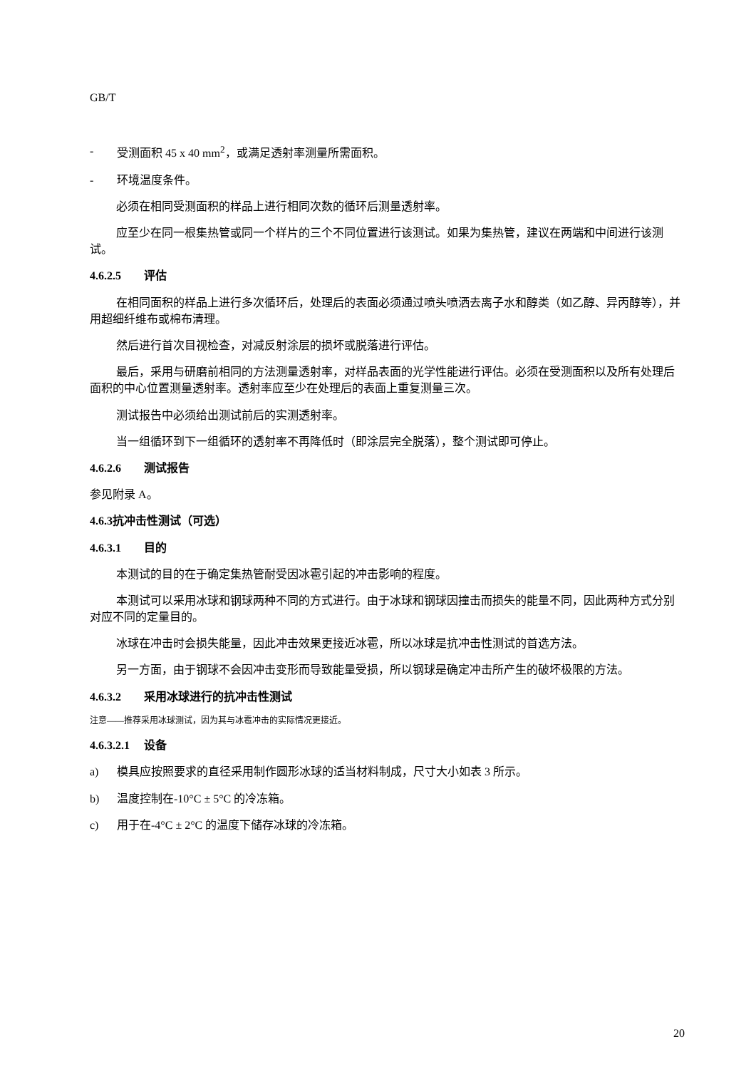GB/T
- 受测面积 45 x 40 mm<sup>2</sup>，或满足透射率测量所需面积。
- 环境温度条件。
必须在相同受测面积的样品上进行相同次数的循环后测量透射率。
应至少在同一根集热管或同一个样片的三个不同位置进行该测试。如果为集热管，建议在两端和中间进行该测试。
4.6.2.5 评估
在相同面积的样品上进行多次循环后，处理后的表面必须通过喷头喷洒去离子水和醇类（如乙醇、异丙醇等），并用超细纤维布或棉布清理。
然后进行首次目视检查，对减反射涂层的损坏或脱落进行评估。
最后，采用与研磨前相同的方法测量透射率，对样品表面的光学性能进行评估。必须在受测面积以及所有处理后面积的中心位置测量透射率。透射率应至少在处理后的表面上重复测量三次。
测试报告中必须给出测试前后的实测透射率。
当一组循环到下一组循环的透射率不再降低时（即涂层完全脱落），整个测试即可停止。
4.6.2.6 测试报告
参见附录 A。
4.6.3抗冲击性测试（可选）
4.6.3.1 目的
本测试的目的在于确定集热管耐受因冰雹引起的冲击影响的程度。
本测试可以采用冰球和钢球两种不同的方式进行。由于冰球和钢球因撞击而损失的能量不同，因此两种方式分别对应不同的定量目的。
冰球在冲击时会损失能量，因此冲击效果更接近冰雹，所以冰球是抗冲击性测试的首选方法。
另一方面，由于钢球不会因冲击变形而导致能量受损，所以钢球是确定冲击所产生的破坏极限的方法。
4.6.3.2 采用冰球进行的抗冲击性测试
注意——推荐采用冰球测试，因为其与冰雹冲击的实际情况更接近。
4.6.3.2.1 设备
a) 模具应按照要求的直径采用制作圆形冰球的适当材料制成，尺寸大小如表 3 所示。
b) 温度控制在-10°C ± 5°C 的冷冻箱。
c) 用于在-4°C ± 2°C 的温度下储存冰球的冷冻箱。
20